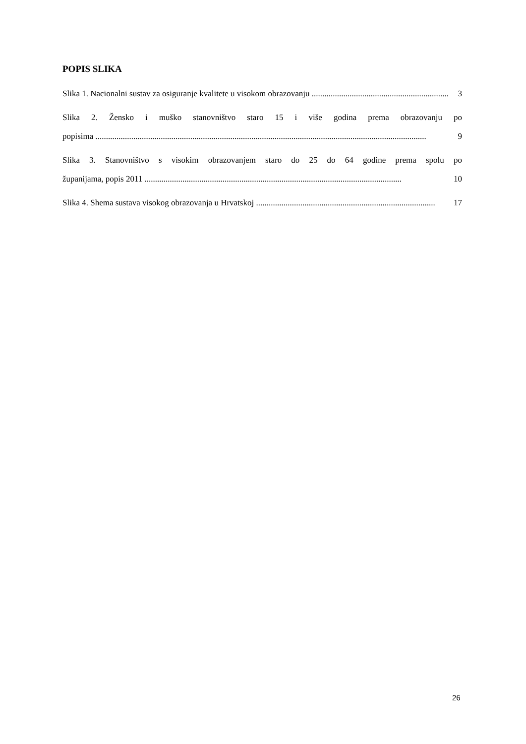POPIS SLIKA
Slika 1. Nacionalni sustav za osiguranje kvalitete u visokom obrazovanju ................................................................. 3
Slika 2. Žensko i muško stanovništvo staro 15 i više godina prema obrazovanju po
popisima ............................................................................................................................................................. 9
Slika 3. Stanovništvo s visokim obrazovanjem staro do 25 do 64 godine prema spolu po
županijama, popis 2011 .......................................................................................................................... 10
Slika 4. Shema sustava visokog obrazovanja u Hrvatskoj ..................................................................................... 17
26